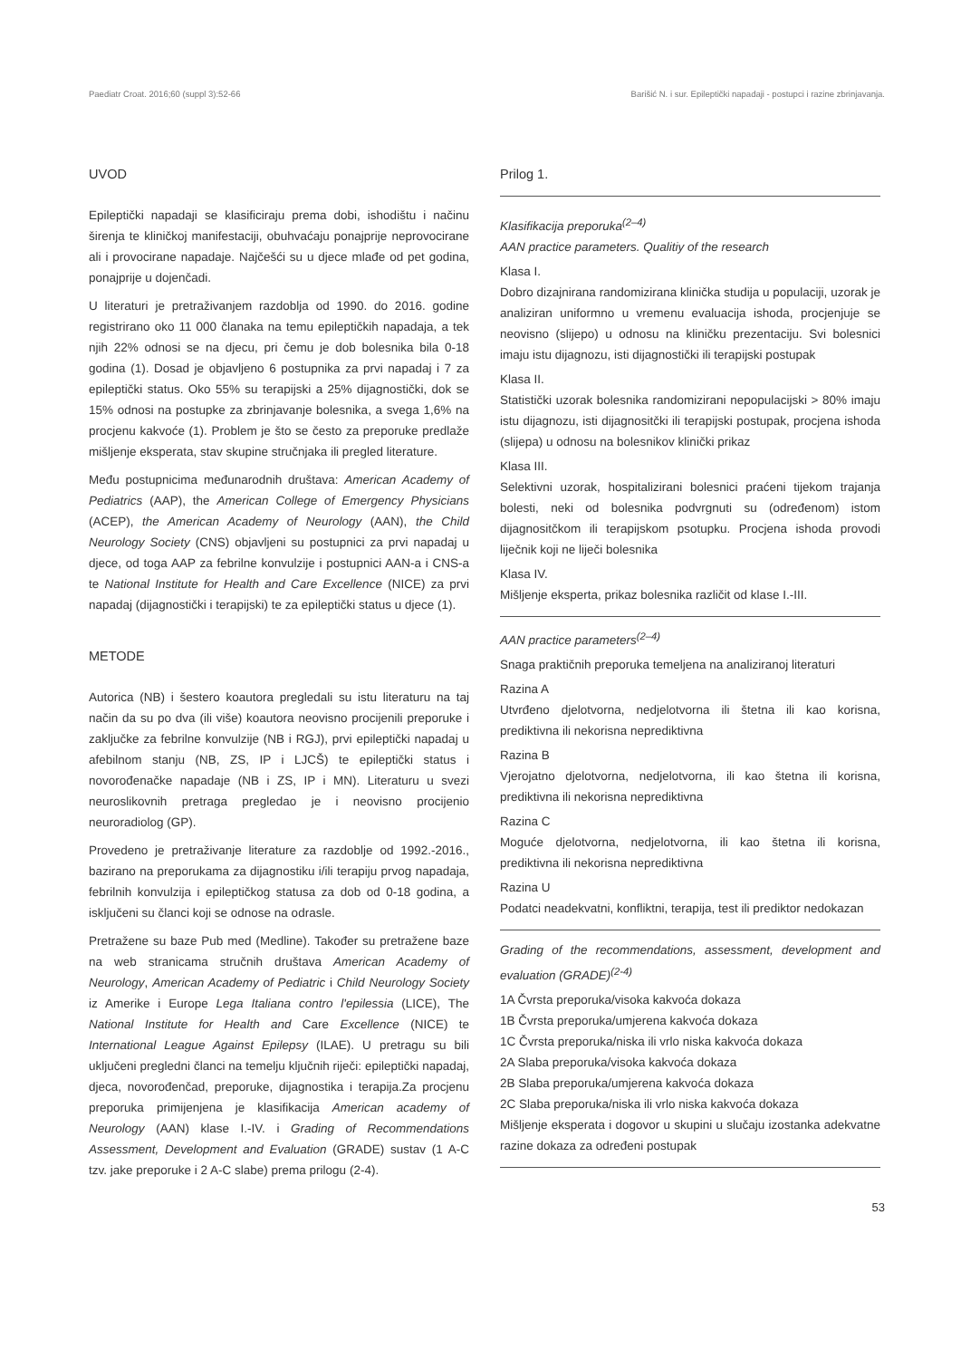Paediatr Croat. 2016;60 (suppl 3):52-66 Barišić N. i sur. Epileptički napadaji - postupci i razine zbrinjavanja.
UVOD
Epileptički napadaji se klasificiraju prema dobi, ishodištu i načinu širenja te kliničkoj manifestaciji, obuhvaćaju ponajprije neprovocirane ali i provocirane napadaje. Najčešći su u djece mlađe od pet godina, ponajprije u dojenčadi.
U literaturi je pretraživanjem razdoblja od 1990. do 2016. godine registrirano oko 11 000 članaka na temu epileptičkih napadaja, a tek njih 22% odnosi se na djecu, pri čemu je dob bolesnika bila 0-18 godina (1). Dosad je objavljeno 6 postupnika za prvi napadaj i 7 za epileptički status. Oko 55% su terapijski a 25% dijagnostički, dok se 15% odnosi na postupke za zbrinjavanje bolesnika, a svega 1,6% na procjenu kakvoće (1). Problem je što se često za preporuke predlaže mišljenje eksperata, stav skupine stručnjaka ili pregled literature.
Među postupnicima međunarodnih društava: American Academy of Pediatrics (AAP), the American College of Emergency Physicians (ACEP), the American Academy of Neurology (AAN), the Child Neurology Society (CNS) objavljeni su postupnici za prvi napadaj u djece, od toga AAP za febrilne konvulzije i postupnici AAN-a i CNS-a te National Institute for Health and Care Excellence (NICE) za prvi napadaj (dijagnostički i terapijski) te za epileptički status u djece (1).
METODE
Autorica (NB) i šestero koautora pregledali su istu literaturu na taj način da su po dva (ili više) koautora neovisno procijenili preporuke i zaključke za febrilne konvulzije (NB i RGJ), prvi epileptički napadaj u afebilnom stanju (NB, ZS, IP i LJCŠ) te epileptički status i novorođenačke napadaje (NB i ZS, IP i MN). Literaturu u svezi neuroslikovnih pretraga pregledao je i neovisno procijenio neuroradiolog (GP).
Provedeno je pretraživanje literature za razdoblje od 1992.-2016., bazirano na preporukama za dijagnostiku i/ili terapiju prvog napadaja, febrilnih konvulzija i epileptičkog statusa za dob od 0-18 godina, a isključeni su članci koji se odnose na odrasle.
Pretražene su baze Pub med (Medline). Također su pretražene baze na web stranicama stručnih društava American Academy of Neurology, American Academy of Pediatric i Child Neurology Society iz Amerike i Europe Lega Italiana contro l'epilessia (LICE), The National Institute for Health and Care Excellence (NICE) te International League Against Epilepsy (ILAE). U pretragu su bili uključeni pregledni članci na temelju ključnih riječi: epileptički napadaj, djeca, novorođenčad, preporuke, dijagnostika i terapija.Za procjenu preporuka primijenjena je klasifikacija American academy of Neurology (AAN) klase I.-IV. i Grading of Recommendations Assessment, Development and Evaluation (GRADE) sustav (1 A-C tzv. jake preporuke i 2 A-C slabe) prema prilogu (2-4).
Prilog 1.
Klasifikacija preporuka<sup>(2–4)</sup>
AAN practice parameters. Qualitiy of the research
Klasa I.
Dobro dizajnirana randomizirana klinička studija u populaciji, uzorak je analiziran uniformno u vremenu evaluacija ishoda, procjenjuje se neovisno (slijepo) u odnosu na kliničku prezentaciju. Svi bolesnici imaju istu dijagnozu, isti dijagnostički ili terapijski postupak
Klasa II.
Statistički uzorak bolesnika randomizirani nepopulacijski > 80% imaju istu dijagnozu, isti dijagnositčki ili terapijski postupak, procjena ishoda (slijepa) u odnosu na bolesnikov klinički prikaz
Klasa III.
Selektivni uzorak, hospitalizirani bolesnici praćeni tijekom trajanja bolesti, neki od bolesnika podvrgnuti su (određenom) istom dijagnositčkom ili terapijskom psotupku. Procjena ishoda provodi liječnik koji ne liječi bolesnika
Klasa IV.
Mišljenje eksperta, prikaz bolesnika različit od klase I.-III.
AAN practice parameters<sup>(2–4)</sup>
Snaga praktičnih preporuka temeljena na analiziranoj literaturi
Razina A
Utvrđeno djelotvorna, nedjelotvorna ili štetna ili kao korisna, prediktivna ili nekorisna neprediktivna
Razina B
Vjerojatno djelotvorna, nedjelotvorna, ili kao štetna ili korisna, prediktivna ili nekorisna neprediktivna
Razina C
Moguće djelotvorna, nedjelotvorna, ili kao štetna ili korisna, prediktivna ili nekorisna neprediktivna
Razina U
Podatci neadekvatni, konfliktni, terapija, test ili prediktor nedokazan
Grading of the recommendations, assessment, development and evaluation (GRADE)<sup>(2-4)</sup>
1A Čvrsta preporuka/visoka kakvoća dokaza
1B Čvrsta preporuka/umjerena kakvoća dokaza
1C Čvrsta preporuka/niska ili vrlo niska kakvoća dokaza
2A Slaba preporuka/visoka kakvoća dokaza
2B Slaba preporuka/umjerena kakvoća dokaza
2C Slaba preporuka/niska ili vrlo niska kakvoća dokaza
Mišljenje eksperata i dogovor u skupini u slučaju izostanka adekvatne razine dokaza za određeni postupak
53